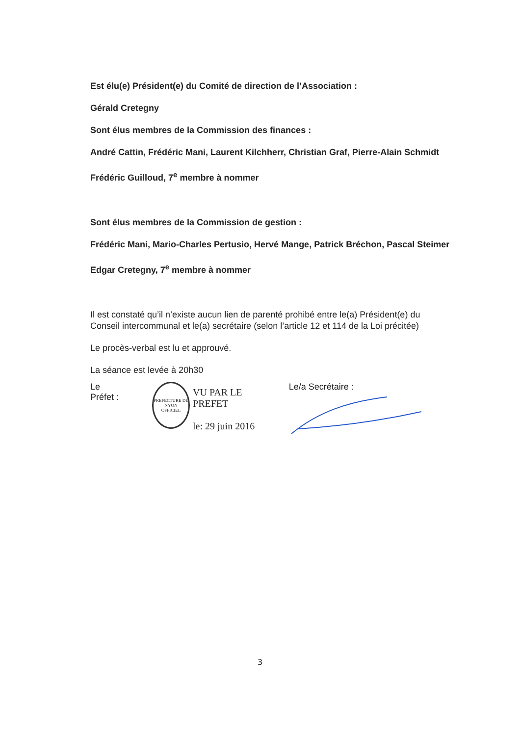Est élu(e) Président(e) du Comité de direction de l’Association :
Gérald Cretegny
Sont élus membres de la Commission des finances :
André Cattin, Frédéric Mani, Laurent Kilchherr, Christian Graf, Pierre-Alain Schmidt
Frédéric Guilloud, 7<sup>e</sup> membre à nommer
Sont élus membres de la Commission de gestion :
Frédéric Mani, Mario-Charles Pertusio, Hervé Mange, Patrick Bréchon, Pascal Steimer
Edgar Cretegny, 7<sup>e</sup> membre à nommer
Il est constaté qu’il n’existe aucun lien de parenté prohibé entre le(a) Président(e) du Conseil intercommunal et le(a) secrétaire (selon l’article 12 et 114 de la Loi précitée)
Le procès-verbal est lu et approuvé.
La séance est levée à 20h30
Le Préfet :
PREFECTURE DE NYON
OFFICIEL
VU PAR LE PREFET
le: 29 juin 2016
Le/a Secrétaire :
3